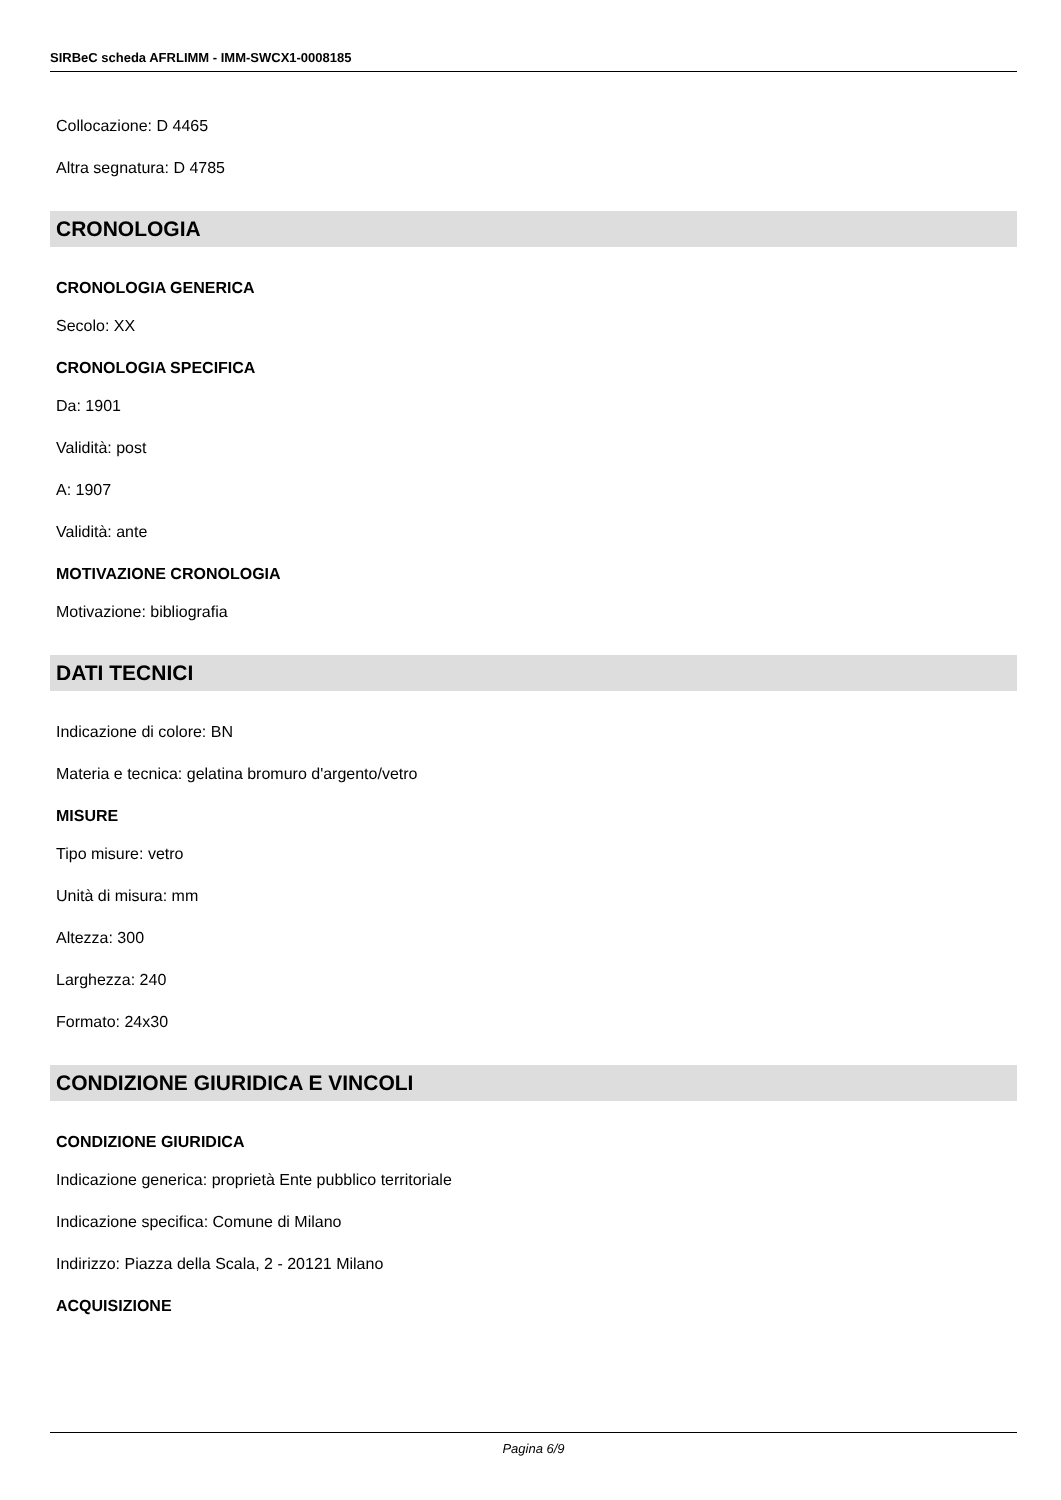SIRBeC scheda AFRLIMM - IMM-SWCX1-0008185
Collocazione: D 4465
Altra segnatura: D 4785
CRONOLOGIA
CRONOLOGIA GENERICA
Secolo: XX
CRONOLOGIA SPECIFICA
Da: 1901
Validità: post
A: 1907
Validità: ante
MOTIVAZIONE CRONOLOGIA
Motivazione: bibliografia
DATI TECNICI
Indicazione di colore: BN
Materia e tecnica: gelatina bromuro d'argento/vetro
MISURE
Tipo misure: vetro
Unità di misura: mm
Altezza: 300
Larghezza: 240
Formato: 24x30
CONDIZIONE GIURIDICA E VINCOLI
CONDIZIONE GIURIDICA
Indicazione generica: proprietà Ente pubblico territoriale
Indicazione specifica: Comune di Milano
Indirizzo: Piazza della Scala, 2 - 20121 Milano
ACQUISIZIONE
Pagina 6/9